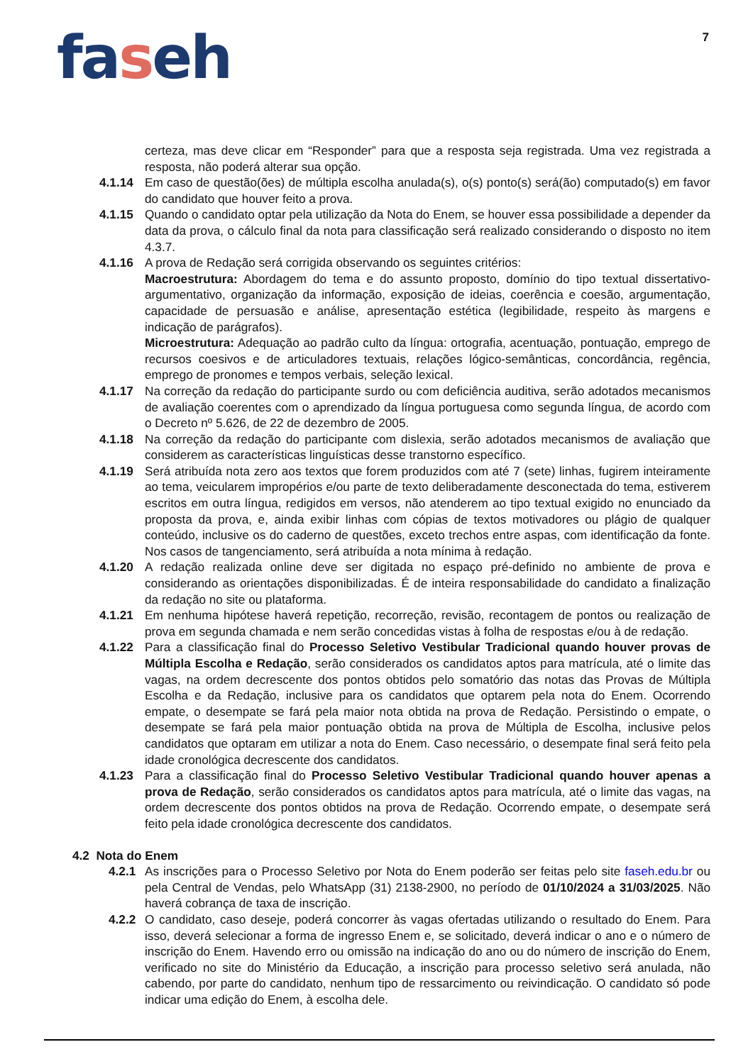7
faseh
certeza, mas deve clicar em “Responder” para que a resposta seja registrada. Uma vez registrada a resposta, não poderá alterar sua opção.
4.1.14 Em caso de questão(ões) de múltipla escolha anulada(s), o(s) ponto(s) será(ão) computado(s) em favor do candidato que houver feito a prova.
4.1.15 Quando o candidato optar pela utilização da Nota do Enem, se houver essa possibilidade a depender da data da prova, o cálculo final da nota para classificação será realizado considerando o disposto no item 4.3.7.
4.1.16 A prova de Redação será corrigida observando os seguintes critérios:
Macroestrutura: Abordagem do tema e do assunto proposto, domínio do tipo textual dissertativo-argumentativo, organização da informação, exposição de ideias, coerência e coesão, argumentação, capacidade de persuasão e análise, apresentação estética (legibilidade, respeito às margens e indicação de parágrafos).
Microestrutura: Adequação ao padrão culto da língua: ortografia, acentuação, pontuação, emprego de recursos coesivos e de articuladores textuais, relações lógico-semânticas, concordância, regência, emprego de pronomes e tempos verbais, seleção lexical.
4.1.17 Na correção da redação do participante surdo ou com deficiência auditiva, serão adotados mecanismos de avaliação coerentes com o aprendizado da língua portuguesa como segunda língua, de acordo com o Decreto nº 5.626, de 22 de dezembro de 2005.
4.1.18 Na correção da redação do participante com dislexia, serão adotados mecanismos de avaliação que considerem as características linguísticas desse transtorno específico.
4.1.19 Será atribuída nota zero aos textos que forem produzidos com até 7 (sete) linhas, fugirem inteiramente ao tema, veicularem impropérios e/ou parte de texto deliberadamente desconectada do tema, estiverem escritos em outra língua, redigidos em versos, não atenderem ao tipo textual exigido no enunciado da proposta da prova, e, ainda exibir linhas com cópias de textos motivadores ou plágio de qualquer conteúdo, inclusive os do caderno de questões, exceto trechos entre aspas, com identificação da fonte. Nos casos de tangenciamento, será atribuída a nota mínima à redação.
4.1.20 A redação realizada online deve ser digitada no espaço pré-definido no ambiente de prova e considerando as orientações disponibilizadas. É de inteira responsabilidade do candidato a finalização da redação no site ou plataforma.
4.1.21 Em nenhuma hipótese haverá repetição, recorreção, revisão, recontagem de pontos ou realização de prova em segunda chamada e nem serão concedidas vistas à folha de respostas e/ou à de redação.
4.1.22 Para a classificação final do Processo Seletivo Vestibular Tradicional quando houver provas de Múltipla Escolha e Redação, serão considerados os candidatos aptos para matrícula, até o limite das vagas, na ordem decrescente dos pontos obtidos pelo somatório das notas das Provas de Múltipla Escolha e da Redação, inclusive para os candidatos que optarem pela nota do Enem. Ocorrendo empate, o desempate se fará pela maior nota obtida na prova de Redação. Persistindo o empate, o desempate se fará pela maior pontuação obtida na prova de Múltipla de Escolha, inclusive pelos candidatos que optaram em utilizar a nota do Enem. Caso necessário, o desempate final será feito pela idade cronológica decrescente dos candidatos.
4.1.23 Para a classificação final do Processo Seletivo Vestibular Tradicional quando houver apenas a prova de Redação, serão considerados os candidatos aptos para matrícula, até o limite das vagas, na ordem decrescente dos pontos obtidos na prova de Redação. Ocorrendo empate, o desempate será feito pela idade cronológica decrescente dos candidatos.
4.2 Nota do Enem
4.2.1
As inscrições para o Processo Seletivo por Nota do Enem poderão ser feitas pelo site faseh.edu.br ou pela Central de Vendas, pelo WhatsApp (31) 2138-2900, no período de 01/10/2024 a 31/03/2025. Não haverá cobrança de taxa de inscrição.
4.2.2
O candidato, caso deseje, poderá concorrer às vagas ofertadas utilizando o resultado do Enem. Para isso, deverá selecionar a forma de ingresso Enem e, se solicitado, deverá indicar o ano e o número de inscrição do Enem. Havendo erro ou omissão na indicação do ano ou do número de inscrição do Enem, verificado no site do Ministério da Educação, a inscrição para processo seletivo será anulada, não cabendo, por parte do candidato, nenhum tipo de ressarcimento ou reivindicação. O candidato só pode indicar uma edição do Enem, à escolha dele.